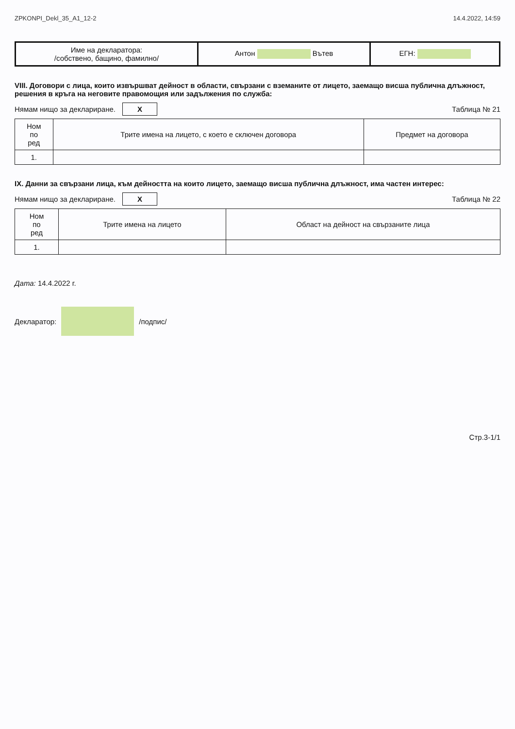ZPKONPI_Dekl_35_A1_12-2 14.4.2022, 14:59
| Име на декларатора: /собствено, бащино, фамилно/ | Антон Вътев | ЕГН: |
VIII. Договори с лица, които извършват дейност в области, свързани с вземаните от лицето, заемащо висша публична длъжност, решения в кръга на неговите правомощия или задължения по служба:
Нямам нищо за деклариране. X Таблица № 21
| Ном по ред | Трите имена на лицето, с което е сключен договора | Предмет на договора |
| --- | --- | --- |
| 1. | | |
IX. Данни за свързани лица, към дейността на които лицето, заемащо висша публична длъжност, има частен интерес:
Нямам нищо за деклариране. X Таблица № 22
| Ном по ред | Трите имена на лицето | Област на дейност на свързаните лица |
| --- | --- | --- |
| 1. | | |
Дата: 14.4.2022 г.
Декларатор: /подпис/
Стр.3-1/1